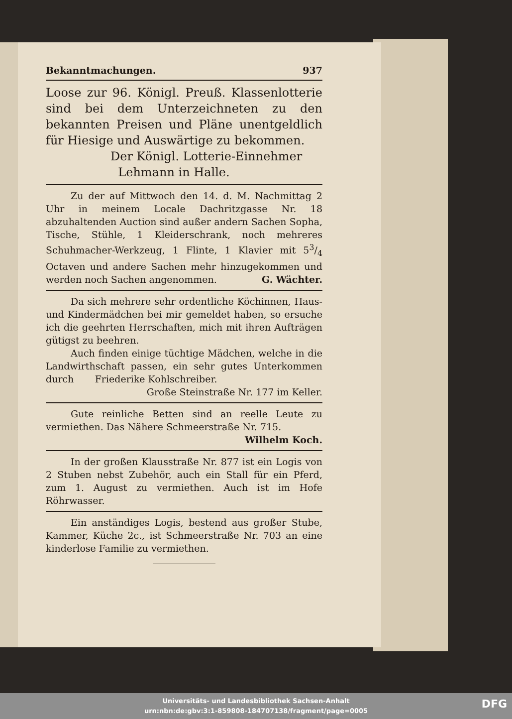Bekanntmachungen. 937
Loose zur 96. Königl. Preuß. Klassenlotterie sind bei dem Unterzeichneten zu den bekannten Preisen und Pläne unentgeldlich für Hiesige und Auswärtige zu bekommen.
Der Königl. Lotterie-Einnehmer
Lehmann in Halle.
Zu der auf Mittwoch den 14. d. M. Nachmittag 2 Uhr in meinem Locale Dachritzgasse Nr. 18 abzuhaltenden Auction sind außer andern Sachen Sopha, Tische, Stühle, 1 Kleiderschrank, noch mehreres Schuhmacher-Werkzeug, 1 Flinte, 1 Klavier mit 53/4 Octaven und andere Sachen mehr hinzugekommen und werden noch Sachen angenommen. G. Wächter.
Da sich mehrere sehr ordentliche Köchinnen, Haus- und Kindermädchen bei mir gemeldet haben, so ersuche ich die geehrten Herrschaften, mich mit ihren Aufträgen gütigst zu beehren.
Auch finden einige tüchtige Mädchen, welche in die Landwirthschaft passen, ein sehr gutes Unterkommen durch Friederike Kohlschreiber.
Große Steinstraße Nr. 177 im Keller.
Gute reinliche Betten sind an reelle Leute zu vermiethen. Das Nähere Schmeerstraße Nr. 715.
Wilhelm Koch.
In der großen Klausstraße Nr. 877 ist ein Logis von 2 Stuben nebst Zubehör, auch ein Stall für ein Pferd, zum 1. August zu vermiethen. Auch ist im Hofe Röhrwasser.
Ein anständiges Logis, bestend aus großer Stube, Kammer, Küche 2c., ist Schmeerstraße Nr. 703 an eine kinderlose Familie zu vermiethen.
Universitäts- und Landesbibliothek Sachsen-Anhalt
urn:nbn:de:gbv:3:1-859808-184707138/fragment/page=0005
DFG